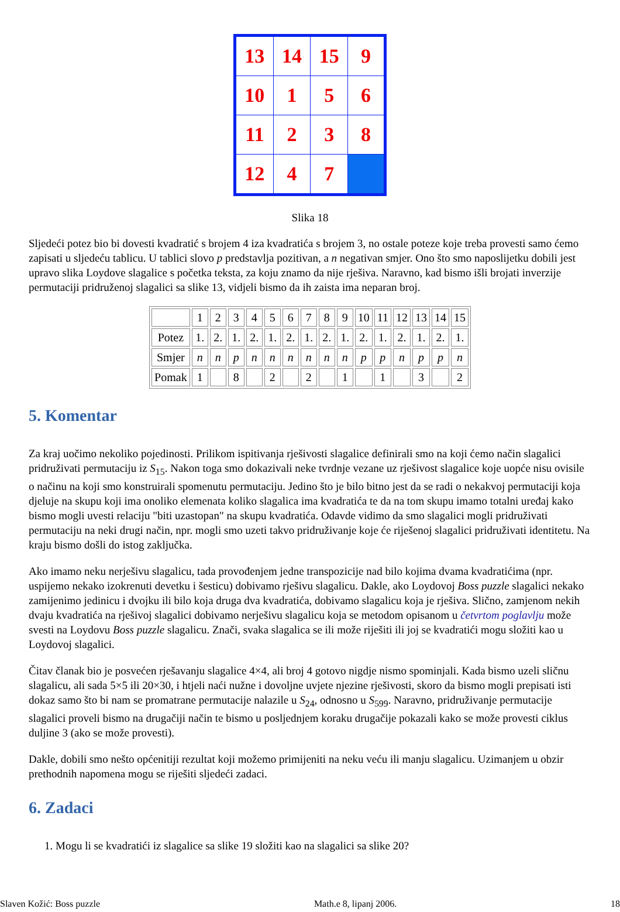| 13 | 14 | 15 | 9 |
| 10 | 1 | 5 | 6 |
| 11 | 2 | 3 | 8 |
| 12 | 4 | 7 | |
Slika 18
Sljedeći potez bio bi dovesti kvadratić s brojem 4 iza kvadratića s brojem 3, no ostale poteze koje treba provesti samo ćemo zapisati u sljedeću tablicu. U tablici slovo p predstavlja pozitivan, a n negativan smjer. Ono što smo naposlijetku dobili jest upravo slika Loydove slagalice s početka teksta, za koju znamo da nije rješiva. Naravno, kad bismo išli brojati inverzije permutaciji pridruženoj slagalici sa slike 13, vidjeli bismo da ih zaista ima neparan broj.
| | 1 | 2 | 3 | 4 | 5 | 6 | 7 | 8 | 9 | 10 | 11 | 12 | 13 | 14 | 15 |
| Potez | 1. | 2. | 1. | 2. | 1. | 2. | 1. | 2. | 1. | 2. | 1. | 2. | 1. | 2. | 1. |
| Smjer | n | n | p | n | n | n | n | n | n | p | p | n | p | p | n |
| Pomak | 1 | | 8 | | 2 | | 2 | | 1 | | 1 | | 3 | | 2 |
5. Komentar
Za kraj uočimo nekoliko pojedinosti. Prilikom ispitivanja rješivosti slagalice definirali smo na koji ćemo način slagalici pridruživati permutaciju iz S<sub>15</sub>. Nakon toga smo dokazivali neke tvrdnje vezane uz rješivost slagalice koje uopće nisu ovisile o načinu na koji smo konstruirali spomenutu permutaciju. Jedino što je bilo bitno jest da se radi o nekakvoj permutaciji koja djeluje na skupu koji ima onoliko elemenata koliko slagalica ima kvadratića te da na tom skupu imamo totalni uređaj kako bismo mogli uvesti relaciju "biti uzastopan" na skupu kvadratića. Odavde vidimo da smo slagalici mogli pridruživati permutaciju na neki drugi način, npr. mogli smo uzeti takvo pridruživanje koje će riješenoj slagalici pridruživati identitetu. Na kraju bismo došli do istog zaključka.
Ako imamo neku nerješivu slagalicu, tada provođenjem jedne transpozicije nad bilo kojima dvama kvadratićima (npr. uspijemo nekako izokrenuti devetku i šesticu) dobivamo rješivu slagalicu. Dakle, ako Loydovoj Boss puzzle slagalici nekako zamijenimo jedinicu i dvojku ili bilo koja druga dva kvadratića, dobivamo slagalicu koja je rješiva. Slično, zamjenom nekih dvaju kvadratića na rješivoj slagalici dobivamo nerješivu slagalicu koja se metodom opisanom u četvrtom poglavlju može svesti na Loydovu Boss puzzle slagalicu. Znači, svaka slagalica se ili može riješiti ili joj se kvadratići mogu složiti kao u Loydovoj slagalici.
Čitav članak bio je posvećen rješavanju slagalice 4×4, ali broj 4 gotovo nigdje nismo spominjali. Kada bismo uzeli sličnu slagalicu, ali sada 5×5 ili 20×30, i htjeli naći nužne i dovoljne uvjete njezine rješivosti, skoro da bismo mogli prepisati isti dokaz samo što bi nam se promatrane permutacije nalazile u S<sub>24</sub>, odnosno u S<sub>599</sub>. Naravno, pridruživanje permutacije slagalici proveli bismo na drugačiji način te bismo u posljednjem koraku drugačije pokazali kako se može provesti ciklus duljine 3 (ako se može provesti).
Dakle, dobili smo nešto općenitiji rezultat koji možemo primijeniti na neku veću ili manju slagalicu. Uzimanjem u obzir prethodnih napomena mogu se riješiti sljedeći zadaci.
6. Zadaci
1. Mogu li se kvadratići iz slagalice sa slike 19 složiti kao na slagalici sa slike 20?
Slaven Kožić: Boss puzzle Math.e 8, lipanj 2006. 18